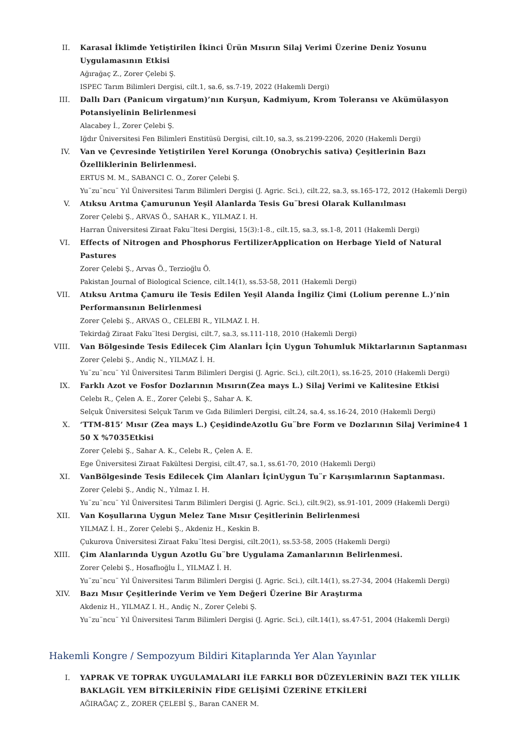II. Karasal İklimde Yetiştirilen İkinci Ürün Mısırın Silaj Verimi Üzerine Deniz Yosunu Uygulamasının Etkisi
Ağırağaç Z., Zorer Çelebi Ş.
ISPEC Tarım Bilimleri Dergisi, cilt.1, sa.6, ss.7-19, 2022 (Hakemli Dergi)
III. Dallı Darı (Panicum virgatum)’nın Kurşun, Kadmiyum, Krom Toleransı ve Akümülasyon Potansiyelinin Belirlenmesi
Alacabey İ., Zorer Çelebi Ş.
Iğdır Üniversitesi Fen Bilimleri Enstitüsü Dergisi, cilt.10, sa.3, ss.2199-2206, 2020 (Hakemli Dergi)
IV. Van ve Çevresinde Yetiştirilen Yerel Korunga (Onobrychis sativa) Çeşitlerinin Bazı Özelliklerinin Belirlenmesi.
ERTUS M. M., SABANCI C. O., Zorer Çelebi Ş.
Yu¨zu¨ncu¨ Yıl Üniversitesi Tarım Bilimleri Dergisi (J. Agric. Sci.), cilt.22, sa.3, ss.165-172, 2012 (Hakemli Dergi)
V. Atıksu Arıtma Çamurunun Yeşil Alanlarda Tesis Gu¨bresi Olarak Kullanılması
Zorer Çelebi Ş., ARVAS Ö., SAHAR K., YILMAZ I. H.
Harran Üniversitesi Ziraat Faku¨ltesi Dergisi, 15(3):1-8., cilt.15, sa.3, ss.1-8, 2011 (Hakemli Dergi)
VI. Effects of Nitrogen and Phosphorus FertilizerApplication on Herbage Yield of Natural Pastures
Zorer Çelebi Ş., Arvas Ö., Terzioğlu Ö.
Pakistan Journal of Biological Science, cilt.14(1), ss.53-58, 2011 (Hakemli Dergi)
VII. Atıksu Arıtma Çamuru ile Tesis Edilen Yeşil Alanda İngiliz Çimi (Lolium perenne L.)’nin Performansının Belirlenmesi
Zorer Çelebi Ş., ARVAS O., CELEBI R., YILMAZ I. H.
Tekirdağ Ziraat Faku¨ltesi Dergisi, cilt.7, sa.3, ss.111-118, 2010 (Hakemli Dergi)
VIII. Van Bölgesinde Tesis Edilecek Çim Alanları İçin Uygun Tohumluk Miktarlarının Saptanması
Zorer Çelebi Ş., Andiç N., YILMAZ İ. H.
Yu¨zu¨ncu¨ Yıl Üniversitesi Tarım Bilimleri Dergisi (J. Agric. Sci.), cilt.20(1), ss.16-25, 2010 (Hakemli Dergi)
IX. Farklı Azot ve Fosfor Dozlarının Mısırın(Zea mays L.) Silaj Verimi ve Kalitesine Etkisi
Celebı R., Çelen A. E., Zorer Çelebi Ş., Sahar A. K.
Selçuk Üniversitesi Selçuk Tarım ve Gıda Bilimleri Dergisi, cilt.24, sa.4, ss.16-24, 2010 (Hakemli Dergi)
X. ‘TTM-815’ Mısır (Zea mays L.) ÇeşidindeAzotlu Gu¨bre Form ve Dozlarının Silaj Verimine4 1 50 X %7035Etkisi
Zorer Çelebi Ş., Sahar A. K., Celebı R., Çelen A. E.
Ege Üniversitesi Ziraat Fakültesi Dergisi, cilt.47, sa.1, ss.61-70, 2010 (Hakemli Dergi)
XI. VanBölgesinde Tesis Edilecek Çim Alanları İçinUygun Tu¨r Karışımlarının Saptanması.
Zorer Çelebi Ş., Andiç N., Yılmaz I. H.
Yu¨zu¨ncu¨ Yıl Üniversitesi Tarım Bilimleri Dergisi (J. Agric. Sci.), cilt.9(2), ss.91-101, 2009 (Hakemli Dergi)
XII. Van Koşullarına Uygun Melez Tane Mısır Çeşitlerinin Belirlenmesi
YILMAZ İ. H., Zorer Çelebi Ş., Akdeniz H., Keskin B.
Çukurova Üniversitesi Ziraat Faku¨ltesi Dergisi, cilt.20(1), ss.53-58, 2005 (Hakemli Dergi)
XIII. Çim Alanlarında Uygun Azotlu Gu¨bre Uygulama Zamanlarının Belirlenmesi.
Zorer Çelebi Ş., Hosaflıoğlu İ., YILMAZ İ. H.
Yu¨zu¨ncu¨ Yıl Üniversitesi Tarım Bilimleri Dergisi (J. Agric. Sci.), cilt.14(1), ss.27-34, 2004 (Hakemli Dergi)
XIV. Bazı Mısır Çeşitlerinde Verim ve Yem Değeri Üzerine Bir Araştırma
Akdeniz H., YILMAZ I. H., Andiç N., Zorer Çelebi Ş.
Yu¨zu¨ncu¨ Yıl Üniversitesi Tarım Bilimleri Dergisi (J. Agric. Sci.), cilt.14(1), ss.47-51, 2004 (Hakemli Dergi)
Hakemli Kongre / Sempozyum Bildiri Kitaplarında Yer Alan Yayınlar
I. YAPRAK VE TOPRAK UYGULAMALARI İLE FARKLI BOR DÜZEYLERİNİN BAZI TEK YILLIK BAKLAGİL YEM BİTKİLERİNİN FİDE GELİŞİMİ ÜZERİNE ETKİLERİ
AĞIRAĞAÇ Z., ZORER ÇELEBİ Ş., Baran CANER M.